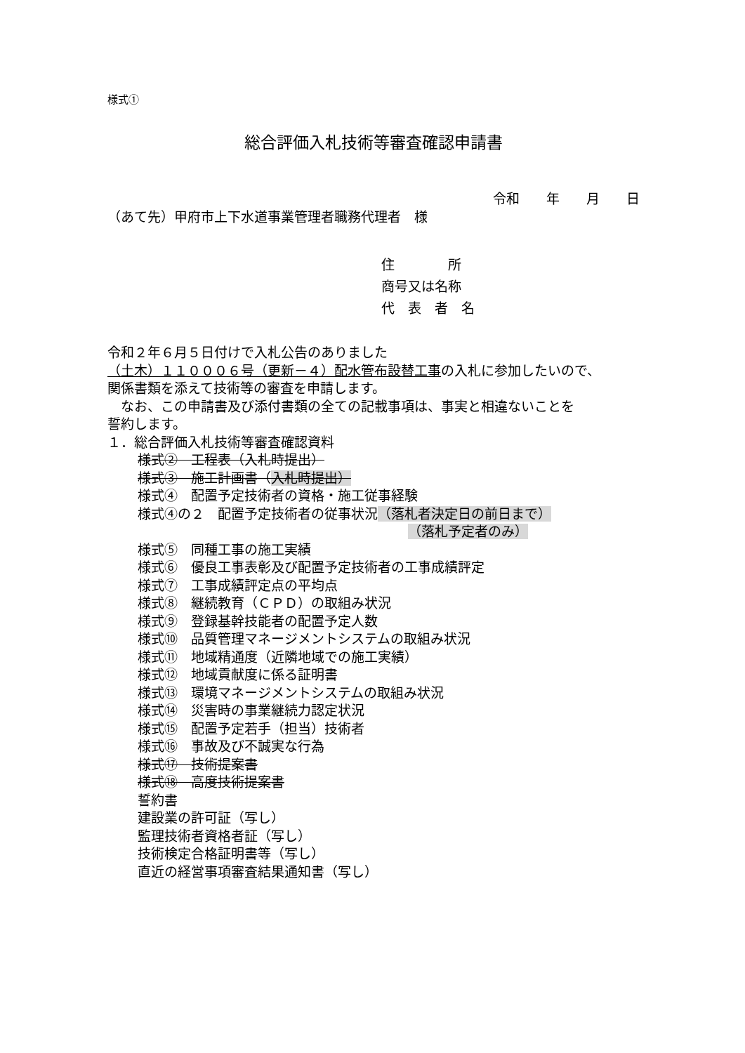様式①
総合評価入札技術等審査確認申請書
令和　　年　　月　　日
（あて先）甲府市上下水道事業管理者職務代理者　様
住　　　　所
商号又は名称
代　表　者　名
令和２年６月５日付けで入札公告のありました
（土木）１１０００６号（更新－４）配水管布設替工事の入札に参加したいので、
関係書類を添えて技術等の審査を申請します。
　なお、この申請書及び添付書類の全ての記載事項は、事実と相違ないことを
誓約します。
１．総合評価入札技術等審査確認資料
様式②　工程表（入札時提出）
様式③　施工計画書（入札時提出）
様式④　配置予定技術者の資格・施工従事経験
様式④の２　配置予定技術者の従事状況（落札者決定日の前日まで）
（落札予定者のみ）
様式⑤　同種工事の施工実績
様式⑥　優良工事表彰及び配置予定技術者の工事成績評定
様式⑦　工事成績評定点の平均点
様式⑧　継続教育（ＣＰＤ）の取組み状況
様式⑨　登録基幹技能者の配置予定人数
様式⑩　品質管理マネージメントシステムの取組み状況
様式⑪　地域精通度（近隣地域での施工実績）
様式⑫　地域貢献度に係る証明書
様式⑬　環境マネージメントシステムの取組み状況
様式⑭　災害時の事業継続力認定状況
様式⑮　配置予定若手（担当）技術者
様式⑯　事故及び不誠実な行為
様式⑰　技術提案書
様式⑱　高度技術提案書
誓約書
建設業の許可証（写し）
監理技術者資格者証（写し）
技術検定合格証明書等（写し）
直近の経営事項審査結果通知書（写し）